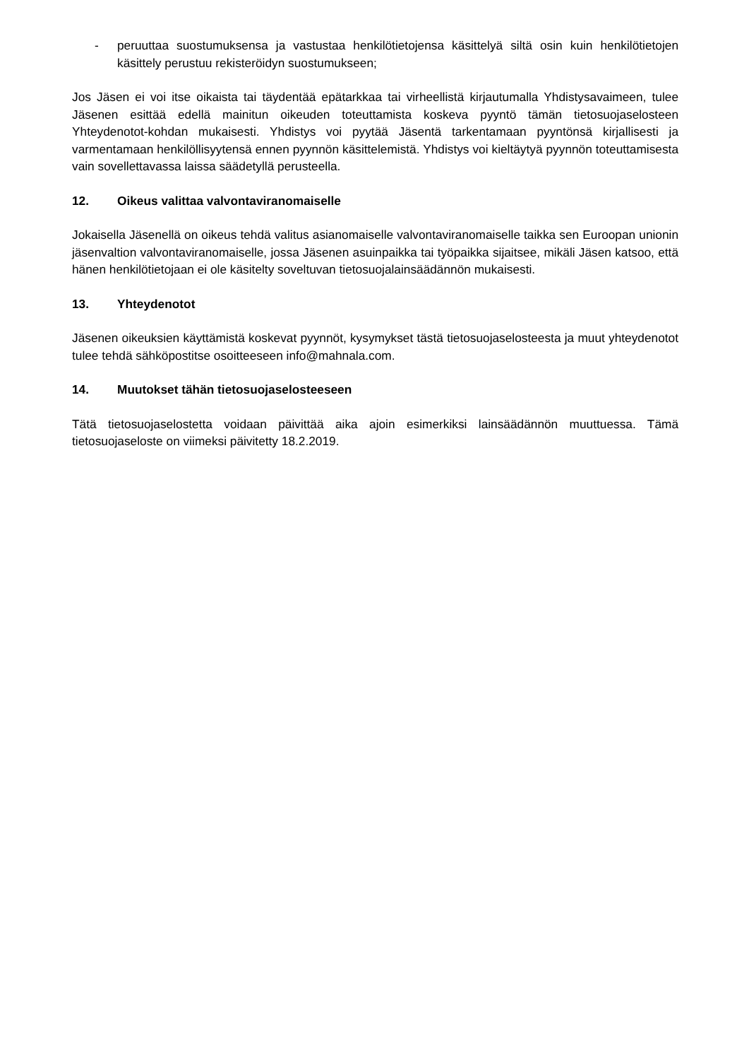- peruuttaa suostumuksensa ja vastustaa henkilötietojensa käsittelyä siltä osin kuin henkilötietojen käsittely perustuu rekisteröidyn suostumukseen;
Jos Jäsen ei voi itse oikaista tai täydentää epätarkkaa tai virheellistä kirjautumalla Yhdistysavaimeen, tulee Jäsenen esittää edellä mainitun oikeuden toteuttamista koskeva pyyntö tämän tietosuojaselosteen Yhteydenotot-kohdan mukaisesti. Yhdistys voi pyytää Jäsentä tarkentamaan pyyntönsä kirjallisesti ja varmentamaan henkilöllisyytensä ennen pyynnön käsittelemistä. Yhdistys voi kieltäytyä pyynnön toteuttamisesta vain sovellettavassa laissa säädetyllä perusteella.
12. Oikeus valittaa valvontaviranomaiselle
Jokaisella Jäsenellä on oikeus tehdä valitus asianomaiselle valvontaviranomaiselle taikka sen Euroopan unionin jäsenvaltion valvontaviranomaiselle, jossa Jäsenen asuinpaikka tai työpaikka sijaitsee, mikäli Jäsen katsoo, että hänen henkilötietojaan ei ole käsitelty soveltuvan tietosuojalainsäädännön mukaisesti.
13. Yhteydenotot
Jäsenen oikeuksien käyttämistä koskevat pyynnöt, kysymykset tästä tietosuojaselosteesta ja muut yhteydenotot tulee tehdä sähköpostitse osoitteeseen info@mahnala.com.
14. Muutokset tähän tietosuojaselosteeseen
Tätä tietosuojaselostetta voidaan päivittää aika ajoin esimerkiksi lainsäädännön muuttuessa. Tämä tietosuojaseloste on viimeksi päivitetty 18.2.2019.